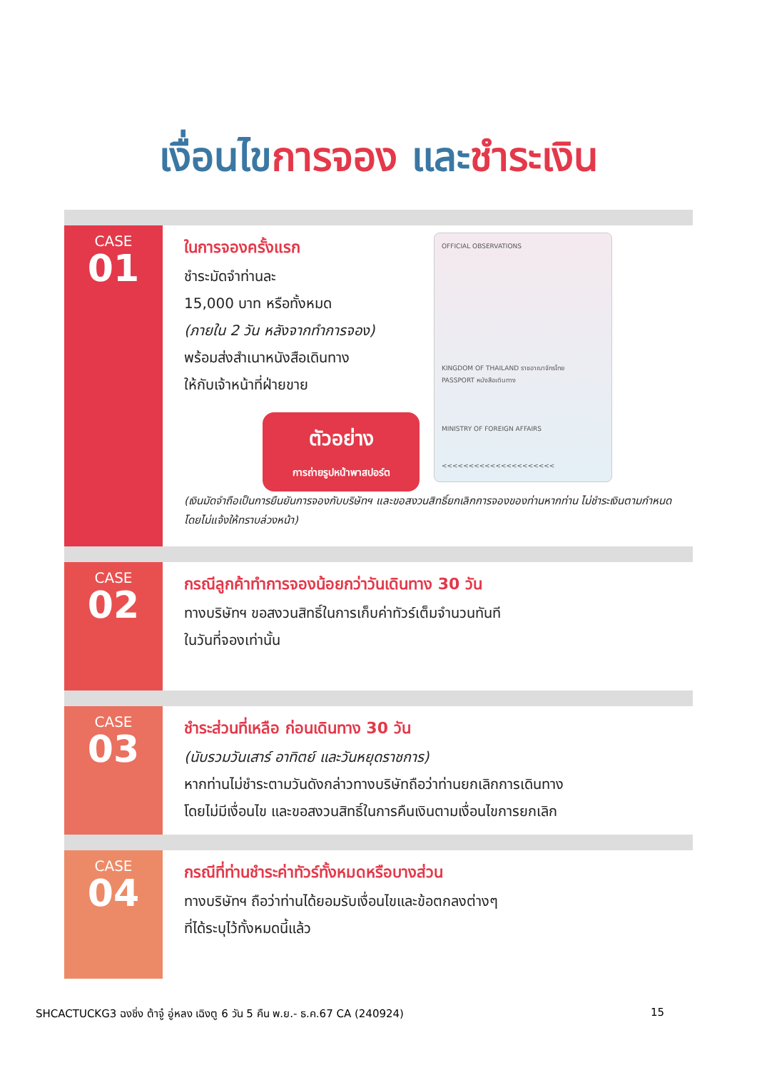เงื่อนไขการจอง และชำระเงิน
CASE
01
ในการจองครั้งแรก
ชำระมัดจำท่านละ
15,000 บาท หรือทั้งหมด
(ภายใน 2 วัน หลังจากทำการจอง)
พร้อมส่งสำเนาหนังสือเดินทาง
ให้กับเจ้าหน้าที่ฝ่ายขาย
ตัวอย่าง
การถ่ายรูปหน้าพาสปอร์ต
OFFICIAL OBSERVATIONS
KINGDOM OF THAILAND ราชอาณาจักรไทย
PASSPORT หนังสือเดินทาง
MINISTRY OF FOREIGN AFFAIRS
<<<<<<<<<<<<<<<<<<<<<
(เงินมัดจำถือเป็นการยืนยันการจองกับบริษัทฯ และขอสงวนสิทธิ์ยกเลิกการจองของท่านหากท่าน ไม่ชำระเงินตามกำหนด โดยไม่แจ้งให้ทราบล่วงหน้า)
CASE
02
กรณีลูกค้าทำการจองน้อยกว่าวันเดินทาง 30 วัน
ทางบริษัทฯ ขอสงวนสิทธิ์ในการเก็บค่าทัวร์เต็มจำนวนทันที
ในวันที่จองเท่านั้น
CASE
03
ชำระส่วนที่เหลือ ก่อนเดินทาง 30 วัน
(นับรวมวันเสาร์ อาทิตย์ และวันหยุดราชการ)
หากท่านไม่ชำระตามวันดังกล่าวทางบริษัทถือว่าท่านยกเลิกการเดินทาง
โดยไม่มีเงื่อนไข และขอสงวนสิทธิ์ในการคืนเงินตามเงื่อนไขการยกเลิก
CASE
04
กรณีที่ท่านชำระค่าทัวร์ทั้งหมดหรือบางส่วน
ทางบริษัทฯ ถือว่าท่านได้ยอมรับเงื่อนไขและข้อตกลงต่างๆ
ที่ได้ระบุไว้ทั้งหมดนี้แล้ว
SHCACTUCKG3 ฉงชิ่ง ต้าจู๋ อู่หลง เฉิงตู 6 วัน 5 คืน พ.ย.- ธ.ค.67 CA (240924) 15